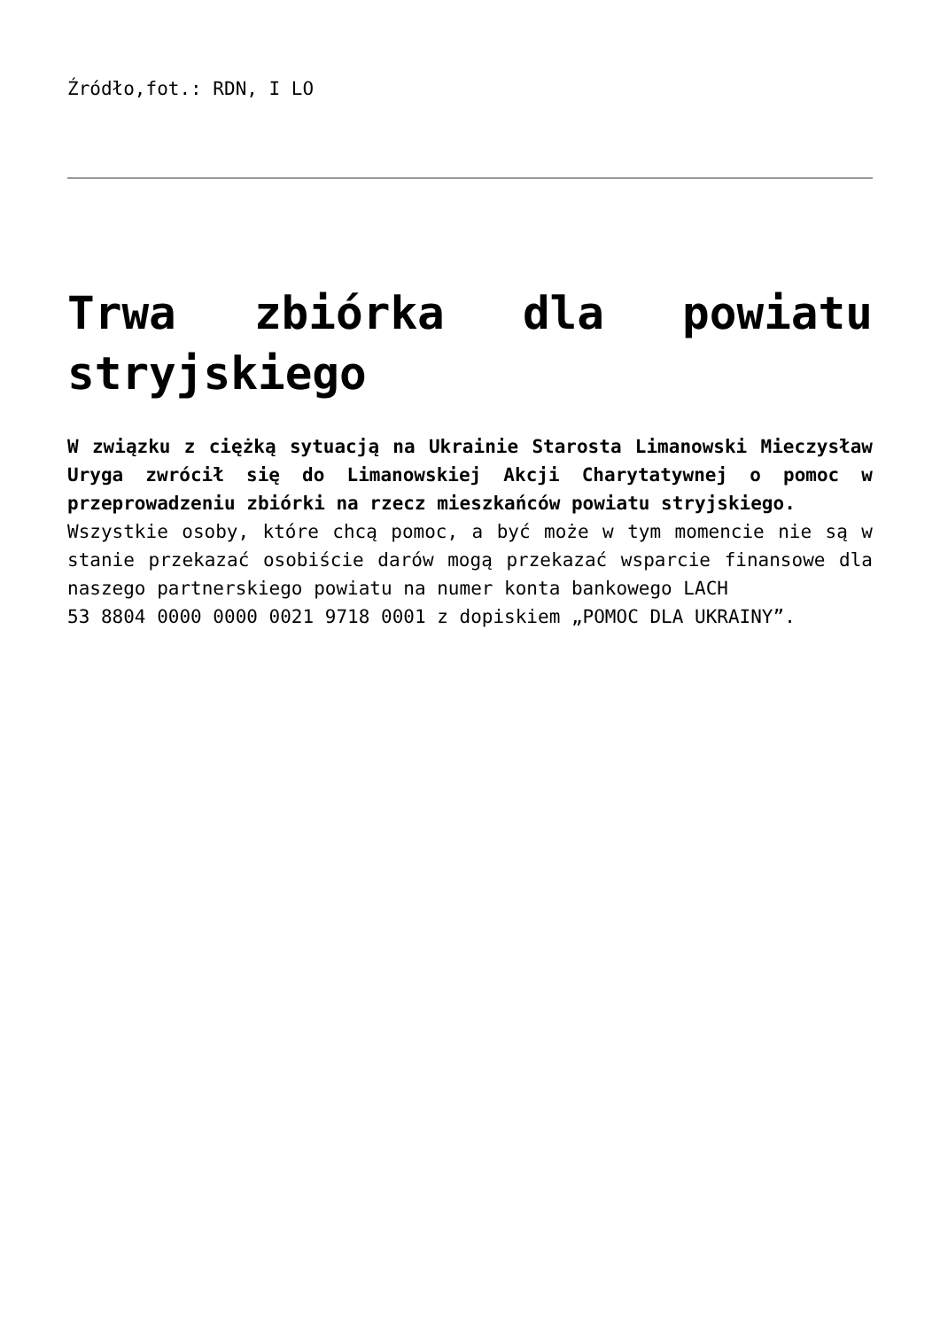Źródło,fot.: RDN, I LO
Trwa zbiórka dla powiatu stryjskiego
W związku z ciężką sytuacją na Ukrainie Starosta Limanowski Mieczysław Uryga zwrócił się do Limanowskiej Akcji Charytatywnej o pomoc w przeprowadzeniu zbiórki na rzecz mieszkańców powiatu stryjskiego.
Wszystkie osoby, które chcą pomoc, a być może w tym momencie nie są w stanie przekazać osobiście darów mogą przekazać wsparcie finansowe dla naszego partnerskiego powiatu na numer konta bankowego LACH
53 8804 0000 0000 0021 9718 0001 z dopiskiem „POMOC DLA UKRAINY”.